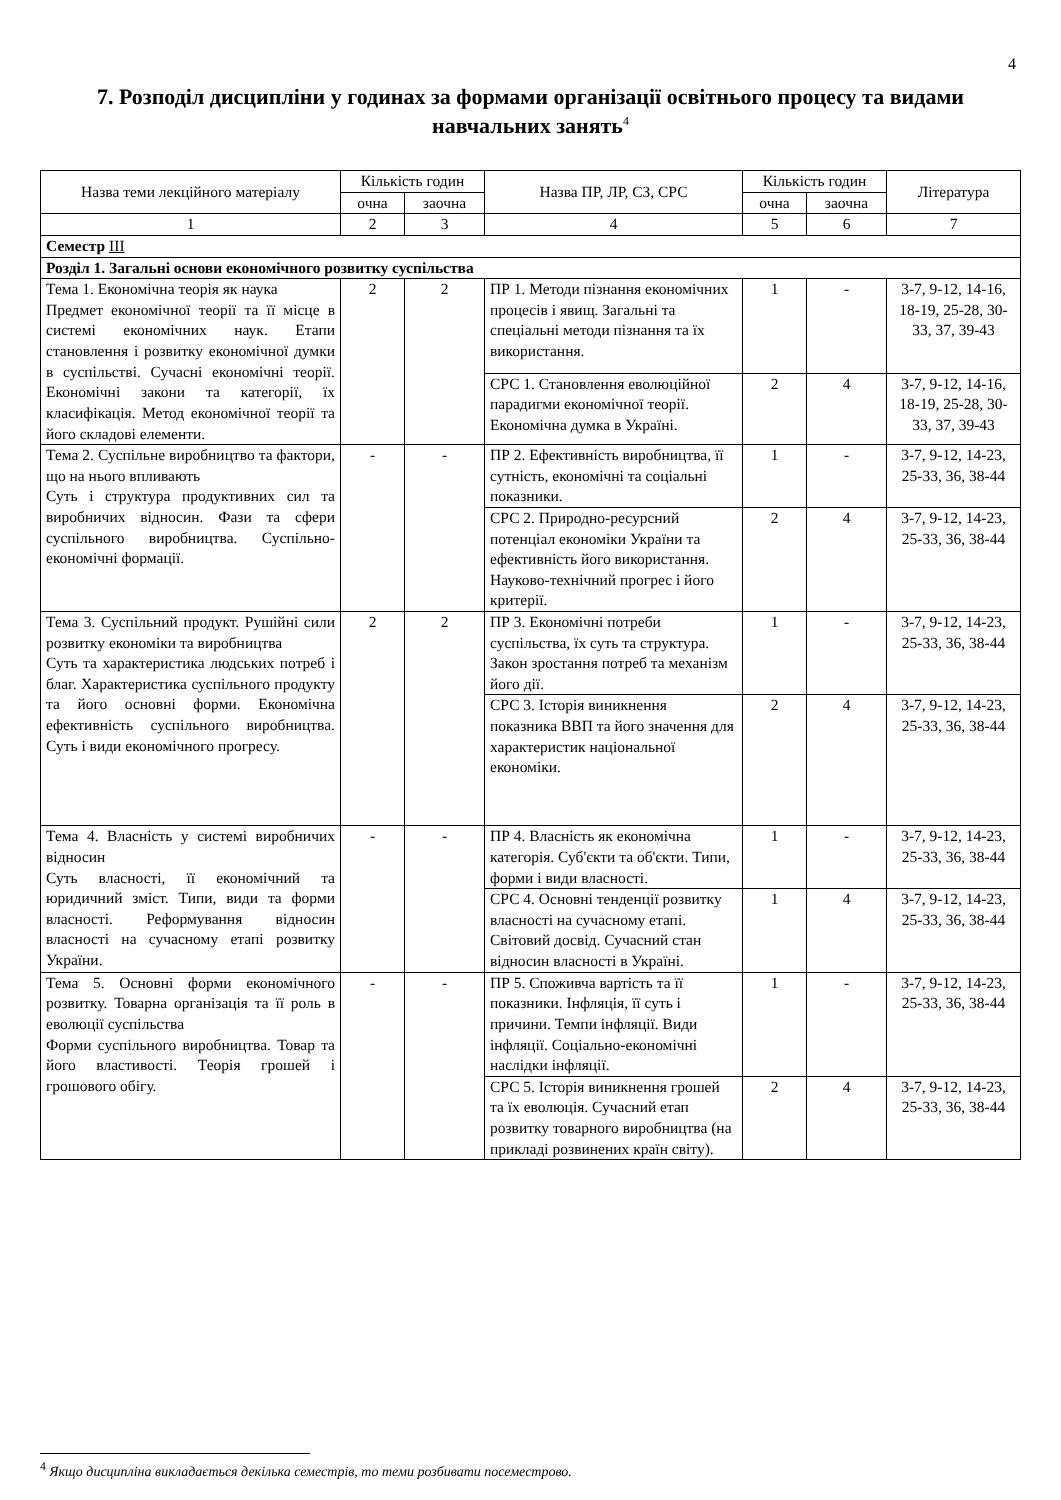4
7. Розподіл дисципліни у годинах за формами організації освітнього процесу та видами навчальних занять<sup>4</sup>
| Назва теми лекційного матеріалу | Кількість годин | | Назва ПР, ЛР, СЗ, СРС | Кількість годин | | Література |
| --- | --- | --- | --- | --- | --- | --- |
| | очна | заочна | | очна | заочна | |
| 1 | 2 | 3 | 4 | 5 | 6 | 7 |
| Семестр III | | | | | | |
| Розділ 1. Загальні основи економічного розвитку суспільства | | | | | | |
| Тема 1. Економічна теорія як наука Предмет економічної теорії та її місце в системі економічних наук. Етапи становлення і розвитку економічної думки в суспільстві. Сучасні економічні теорії. Економічні закони та категорії, їх класифікація. Метод економічної теорії та його складові елементи. | 2 | 2 | ПР 1. Методи пізнання економічних процесів і явищ. Загальні та спеціальні методи пізнання та їх використання. | 1 | - | 3-7, 9-12, 14-16, 18-19, 25-28, 30-33, 37, 39-43 |
| | | | СРС 1. Становлення еволюційної парадигми економічної теорії. Економічна думка в Україні. | 2 | 4 | 3-7, 9-12, 14-16, 18-19, 25-28, 30-33, 37, 39-43 |
| Тема 2. Суспільне виробництво та фактори, що на нього впливають Суть і структура продуктивних сил та виробничих відносин. Фази та сфери суспільного виробництва. Суспільно-економічні формації. | - | - | ПР 2. Ефективність виробництва, її сутність, економічні та соціальні показники. | 1 | - | 3-7, 9-12, 14-23, 25-33, 36, 38-44 |
| | | | СРС 2. Природно-ресурсний потенціал економіки України та ефективність його використання. Науково-технічний прогрес і його критерії. | 2 | 4 | 3-7, 9-12, 14-23, 25-33, 36, 38-44 |
| Тема 3. Суспільний продукт. Рушійні сили розвитку економіки та виробництва Суть та характеристика людських потреб і благ. Характеристика суспільного продукту та його основні форми. Економічна ефективність суспільного виробництва. Суть і види економічного прогресу. | 2 | 2 | ПР 3. Економічні потреби суспільства, їх суть та структура. Закон зростання потреб та механізм його дії. | 1 | - | 3-7, 9-12, 14-23, 25-33, 36, 38-44 |
| | | | СРС 3. Історія виникнення показника ВВП та його значення для характеристик національної економіки. | 2 | 4 | 3-7, 9-12, 14-23, 25-33, 36, 38-44 |
| Тема 4. Власність у системі виробничих відносин Суть власності, її економічний та юридичний зміст. Типи, види та форми власності. Реформування відносин власності на сучасному етапі розвитку України. | - | - | ПР 4. Власність як економічна категорія. Суб'єкти та об'єкти. Типи, форми і види власності. | 1 | - | 3-7, 9-12, 14-23, 25-33, 36, 38-44 |
| | | | СРС 4. Основні тенденції розвитку власності на сучасному етапі. Світовий досвід. Сучасний стан відносин власності в Україні. | 1 | 4 | 3-7, 9-12, 14-23, 25-33, 36, 38-44 |
| Тема 5. Основні форми економічного розвитку. Товарна організація та її роль в еволюції суспільства Форми суспільного виробництва. Товар та його властивості. Теорія грошей і грошового обігу. | - | - | ПР 5. Споживча вартість та її показники. Інфляція, її суть і причини. Темпи інфляції. Види інфляції. Соціально-економічні наслідки інфляції. | 1 | - | 3-7, 9-12, 14-23, 25-33, 36, 38-44 |
| | | | СРС 5. Історія виникнення грошей та їх еволюція. Сучасний етап розвитку товарного виробництва (на прикладі розвинених країн світу). | 2 | 4 | 3-7, 9-12, 14-23, 25-33, 36, 38-44 |
<sup>4</sup> Якщо дисципліна викладається декілька семестрів, то теми розбивати посеместрово.